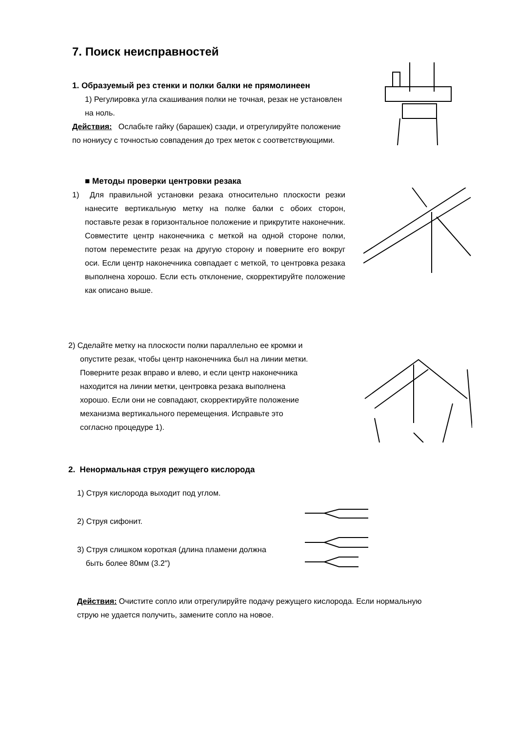7. Поиск неисправностей
1. Образуемый рез стенки и полки балки не прямолинеен
1) Регулировка угла скашивания полки не точная, резак не установлен на ноль.
Действия: Ослабьте гайку (барашек) сзади, и отрегулируйте положение по нониусу с точностью совпадения до трех меток с соответствующими.
■ Методы проверки центровки резака
1) Для правильной установки резака относительно плоскости резки нанесите вертикальную метку на полке балки с обоих сторон, поставьте резак в горизонтальное положение и прикрутите наконечник. Совместите центр наконечника с меткой на одной стороне полки, потом переместите резак на другую сторону и поверните его вокруг оси. Если центр наконечника совпадает с меткой, то центровка резака выполнена хорошо. Если есть отклонение, скорректируйте положение как описано выше.
2) Сделайте метку на плоскости полки параллельно ее кромки и опустите резак, чтобы центр наконечника был на линии метки. Поверните резак вправо и влево, и если центр наконечника находится на линии метки, центровка резака выполнена хорошо. Если они не совпадают, скорректируйте положение механизма вертикального перемещения. Исправьте это согласно процедуре 1).
2. Ненормальная струя режущего кислорода
1) Струя кислорода выходит под углом.
2) Струя сифонит.
3) Струя слишком короткая (длина пламени должна
быть более 80мм (3.2")
Действия: Очистите сопло или отрегулируйте подачу режущего кислорода. Если нормальную струю не удается получить, замените сопло на новое.